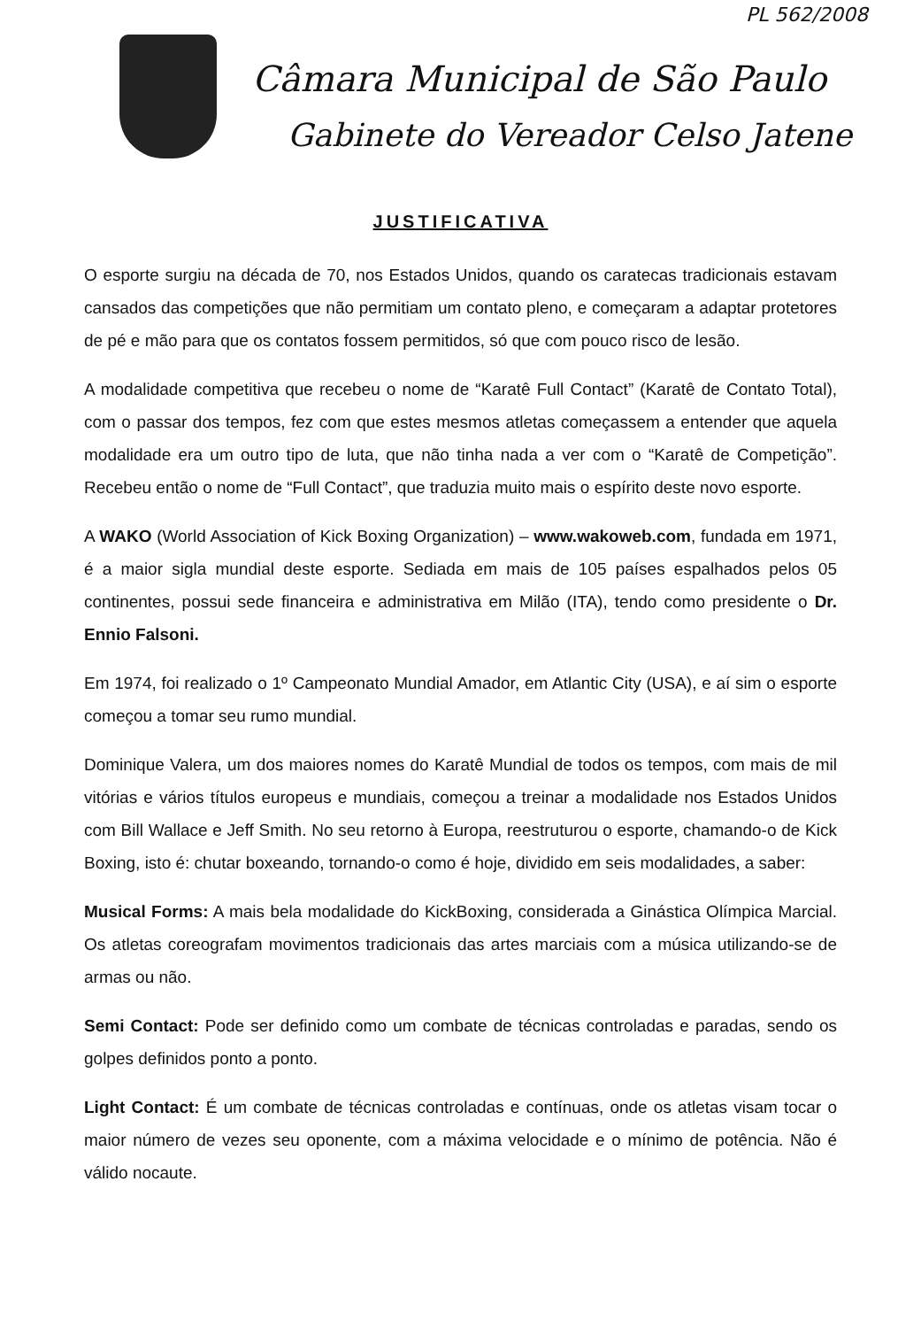PL 562/2008
Câmara Municipal de São Paulo
Gabinete do Vereador Celso Jatene
JUSTIFICATIVA
O esporte surgiu na década de 70, nos Estados Unidos, quando os caratecas tradicionais estavam cansados das competições que não permitiam um contato pleno, e começaram a adaptar protetores de pé e mão para que os contatos fossem permitidos, só que com pouco risco de lesão.
A modalidade competitiva que recebeu o nome de “Karatê Full Contact” (Karatê de Contato Total), com o passar dos tempos, fez com que estes mesmos atletas começassem a entender que aquela modalidade era um outro tipo de luta, que não tinha nada a ver com o “Karatê de Competição”. Recebeu então o nome de “Full Contact”, que traduzia muito mais o espírito deste novo esporte.
A WAKO (World Association of Kick Boxing Organization) – www.wakoweb.com, fundada em 1971, é a maior sigla mundial deste esporte. Sediada em mais de 105 países espalhados pelos 05 continentes, possui sede financeira e administrativa em Milão (ITA), tendo como presidente o Dr. Ennio Falsoni.
Em 1974, foi realizado o 1º Campeonato Mundial Amador, em Atlantic City (USA), e aí sim o esporte começou a tomar seu rumo mundial.
Dominique Valera, um dos maiores nomes do Karatê Mundial de todos os tempos, com mais de mil vitórias e vários títulos europeus e mundiais, começou a treinar a modalidade nos Estados Unidos com Bill Wallace e Jeff Smith. No seu retorno à Europa, reestruturou o esporte, chamando-o de Kick Boxing, isto é: chutar boxeando, tornando-o como é hoje, dividido em seis modalidades, a saber:
Musical Forms: A mais bela modalidade do KickBoxing, considerada a Ginástica Olímpica Marcial. Os atletas coreografam movimentos tradicionais das artes marciais com a música utilizando-se de armas ou não.
Semi Contact: Pode ser definido como um combate de técnicas controladas e paradas, sendo os golpes definidos ponto a ponto.
Light Contact: É um combate de técnicas controladas e contínuas, onde os atletas visam tocar o maior número de vezes seu oponente, com a máxima velocidade e o mínimo de potência. Não é válido nocaute.